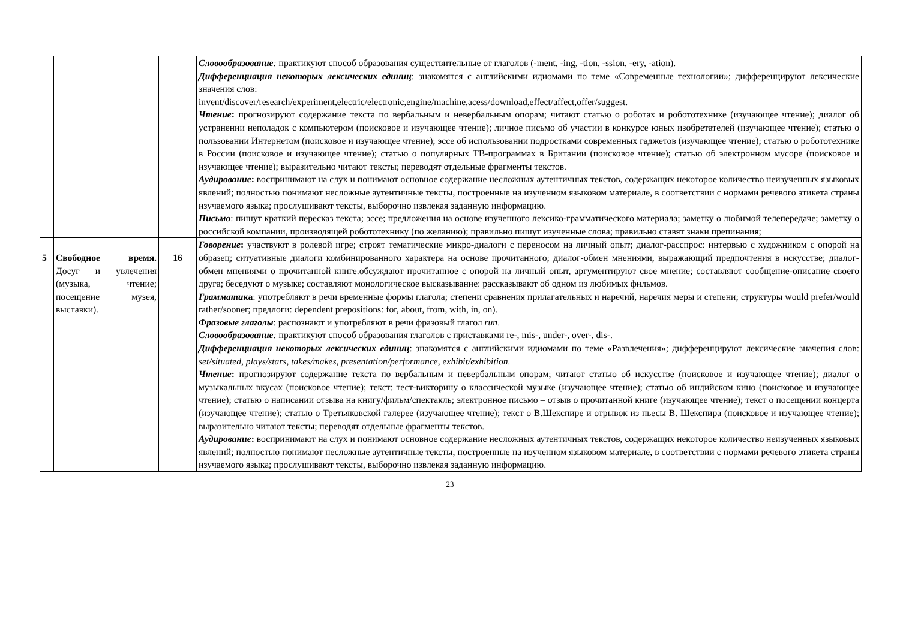| | | | Словообразование : практикуют способ образования существительные от глаголов (-ment, -ing, -tion, -ssion, -ery, -ation). Дифференциация некоторых лексических единиц : знакомятся с английскими идиомами по теме «Современные технологии»; дифференцируют лексические значения слов: invent/discover/research/experiment,electric/electronic,engine/machine,acess/download,effect/affect,offer/suggest. Чтение : прогнозируют содержание текста по вербальным и невербальным опорам; читают статью о роботах и робототехнике (изучающее чтение); диалог об устранении неполадок с компьютером (поисковое и изучающее чтение); личное письмо об участии в конкурсе юных изобретателей (изучающее чтение); статью о пользовании Интернетом (поисковое и изучающее чтение); эссе об использовании подростками современных гаджетов (изучающее чтение); статью о робототехнике в России (поисковое и изучающее чтение); статью о популярных ТВ-программах в Британии (поисковое чтение); статью об электронном мусоре (поисковое и изучающее чтение); выразительно читают тексты; переводят отдельные фрагменты текстов. Аудирование : воспринимают на слух и понимают основное содержание несложных аутентичных текстов, содержащих некоторое количество неизученных языковых явлений; полностью понимают несложные аутентичные тексты, построенные на изученном языковом материале, в соответствии с нормами речевого этикета страны изучаемого языка; прослушивают тексты, выборочно извлекая заданную информацию. Письмо : пишут краткий пересказ текста; эссе; предложения на основе изученного лексико-грамматического материала; заметку о любимой телепередаче; заметку о российской компании, производящей робототехнику (по желанию); правильно пишут изученные слова; правильно ставят знаки препинания; |
| 5 | Свободное время. Досуг и увлечения (музыка, чтение; посещение музея, выставки). | 16 | Говорение : участвуют в ролевой игре; строят тематические микро-диалоги с переносом на личный опыт; диалог-расспрос: интервью с художником с опорой на образец; ситуативные диалоги комбинированного характера на основе прочитанного; диалог-обмен мнениями, выражающий предпочтения в искусстве; диалог-обмен мнениями о прочитанной книге.обсуждают прочитанное с опорой на личный опыт, аргументируют свое мнение; составляют сообщение-описание своего друга; беседуют о музыке; составляют монологическое высказывание: рассказывают об одном из любимых фильмов. Грамматик а : употребляют в речи временные формы глагола; степени сравнения прилагательных и наречий, наречия меры и степени; структуры would prefer/would rather/sooner; предлоги: dependent prepositions: for, about, from, with, in, on). Фразовые глаголы : распознают и употребляют в речи фразовый глагол run . Словообразование : практикуют способ образования глаголов с приставками re-, mis-, under-, over-, dis-. Дифференциация некоторых лексических единиц : знакомятся с английскими идиомами по теме «Развлечения»; дифференцируют лексические значения слов: set/situated, plays/stars, takes/makes, presentation/performance, exhibit/exhibition. Чтение : прогнозируют содержание текста по вербальным и невербальным опорам; читают статью об искусстве (поисковое и изучающее чтение); диалог о музыкальных вкусах (поисковое чтение); текст: тест-викторину о классической музыке (изучающее чтение); статью об индийском кино (поисковое и изучающее чтение); статью о написании отзыва на книгу/фильм/спектакль; электронное письмо – отзыв о прочитанной книге (изучающее чтение); текст о посещении концерта (изучающее чтение); статью о Третьяковской галерее (изучающее чтение); текст о В.Шекспире и отрывок из пьесы В. Шекспира (поисковое и изучающее чтение); выразительно читают тексты; переводят отдельные фрагменты текстов. Аудирование : воспринимают на слух и понимают основное содержание несложных аутентичных текстов, содержащих некоторое количество неизученных языковых явлений; полностью понимают несложные аутентичные тексты, построенные на изученном языковом материале, в соответствии с нормами речевого этикета страны изучаемого языка; прослушивают тексты, выборочно извлекая заданную информацию. |
23